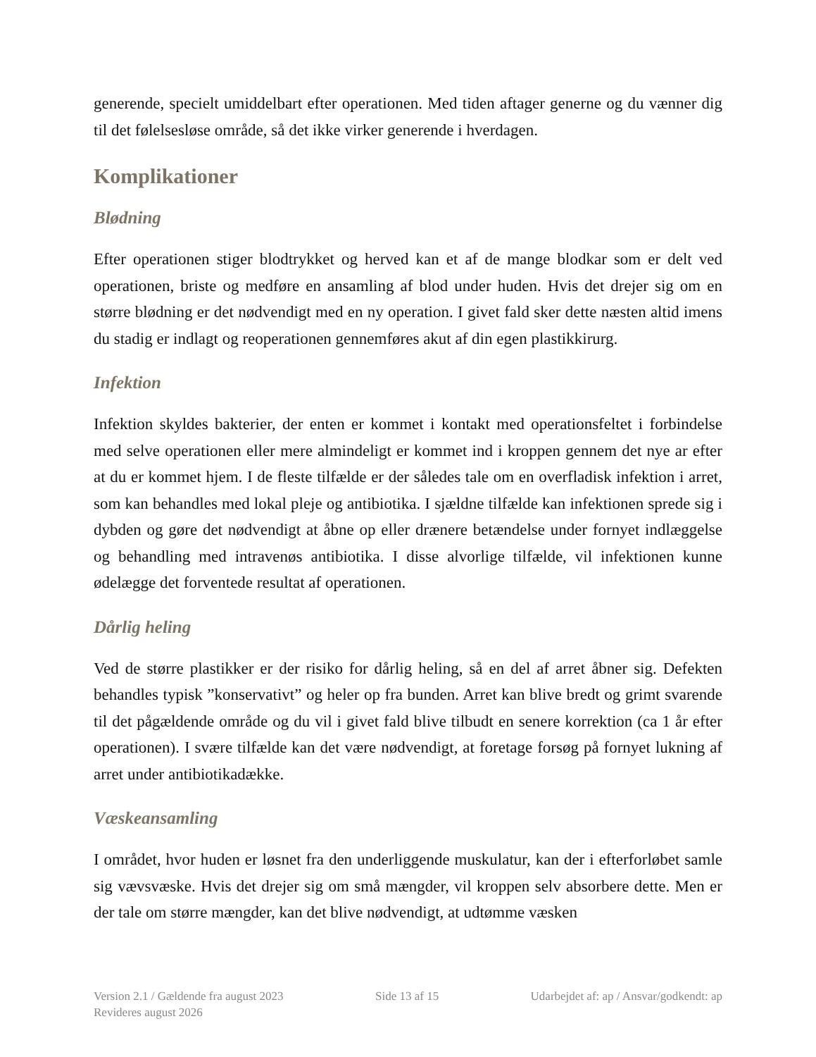generende, specielt umiddelbart efter operationen. Med tiden aftager generne og du vænner dig til det følelsesløse område, så det ikke virker generende i hverdagen.
Komplikationer
Blødning
Efter operationen stiger blodtrykket og herved kan et af de mange blodkar som er delt ved operationen, briste og medføre en ansamling af blod under huden. Hvis det drejer sig om en større blødning er det nødvendigt med en ny operation. I givet fald sker dette næsten altid imens du stadig er indlagt og reoperationen gennemføres akut af din egen plastikkirurg.
Infektion
Infektion skyldes bakterier, der enten er kommet i kontakt med operationsfeltet i forbindelse med selve operationen eller mere almindeligt er kommet ind i kroppen gennem det nye ar efter at du er kommet hjem. I de fleste tilfælde er der således tale om en overfladisk infektion i arret, som kan behandles med lokal pleje og antibiotika. I sjældne tilfælde kan infektionen sprede sig i dybden og gøre det nødvendigt at åbne op eller drænere betændelse under fornyet indlæggelse og behandling med intravenøs antibiotika. I disse alvorlige tilfælde, vil infektionen kunne ødelægge det forventede resultat af operationen.
Dårlig heling
Ved de større plastikker er der risiko for dårlig heling, så en del af arret åbner sig. Defekten behandles typisk ”konservativt” og heler op fra bunden. Arret kan blive bredt og grimt svarende til det pågældende område og du vil i givet fald blive tilbudt en senere korrektion (ca 1 år efter operationen). I svære tilfælde kan det være nødvendigt, at foretage forsøg på fornyet lukning af arret under antibiotikadække.
Væskeansamling
I området, hvor huden er løsnet fra den underliggende muskulatur, kan der i efterforløbet samle sig vævsvæske. Hvis det drejer sig om små mængder, vil kroppen selv absorbere dette. Men er der tale om større mængder, kan det blive nødvendigt, at udtømme væsken
Version 2.1 / Gældende fra august 2023 Side 13 af 15 Udarbejdet af: ap / Ansvar/godkendt: ap
Revideres august 2026